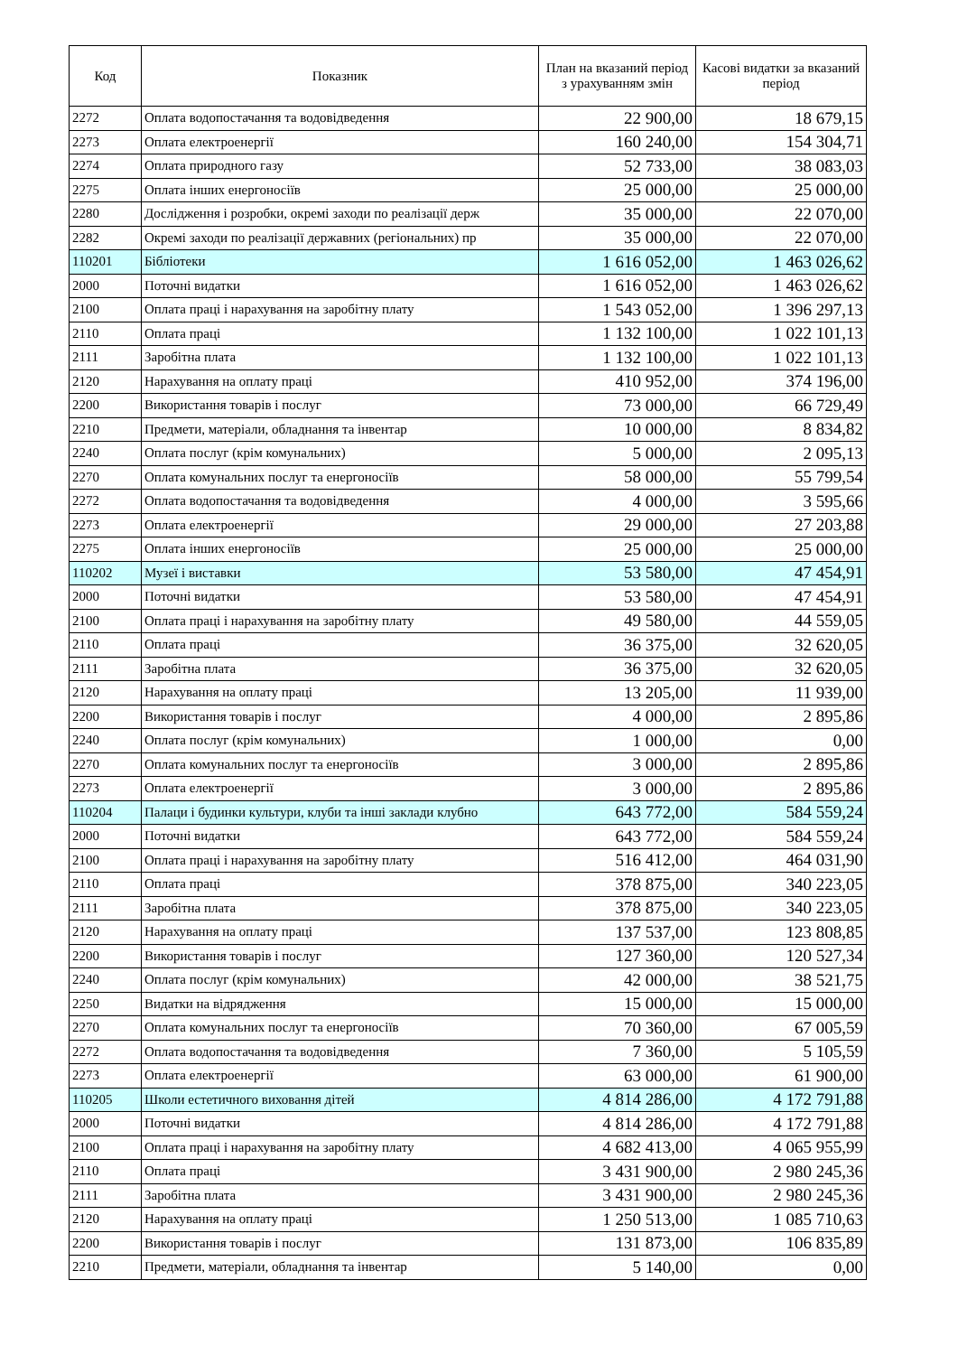| Код | Показник | План на вказаний період з урахуванням змін | Касові видатки за вказаний період |
| --- | --- | --- | --- |
| 2272 | Оплата водопостачання та водовідведення | 22 900,00 | 18 679,15 |
| 2273 | Оплата електроенергії | 160 240,00 | 154 304,71 |
| 2274 | Оплата природного газу | 52 733,00 | 38 083,03 |
| 2275 | Оплата інших енергоносіїв | 25 000,00 | 25 000,00 |
| 2280 | Дослідження і розробки, окремі заходи по реалізації держ | 35 000,00 | 22 070,00 |
| 2282 | Окремі заходи по реалізації державних (регіональних) пр | 35 000,00 | 22 070,00 |
| 110201 | Бібліотеки | 1 616 052,00 | 1 463 026,62 |
| 2000 | Поточні видатки | 1 616 052,00 | 1 463 026,62 |
| 2100 | Оплата праці і нарахування на заробітну плату | 1 543 052,00 | 1 396 297,13 |
| 2110 | Оплата праці | 1 132 100,00 | 1 022 101,13 |
| 2111 | Заробітна плата | 1 132 100,00 | 1 022 101,13 |
| 2120 | Нарахування на оплату праці | 410 952,00 | 374 196,00 |
| 2200 | Використання товарів і послуг | 73 000,00 | 66 729,49 |
| 2210 | Предмети, матеріали, обладнання та інвентар | 10 000,00 | 8 834,82 |
| 2240 | Оплата послуг (крім комунальних) | 5 000,00 | 2 095,13 |
| 2270 | Оплата комунальних послуг та енергоносіїв | 58 000,00 | 55 799,54 |
| 2272 | Оплата водопостачання та водовідведення | 4 000,00 | 3 595,66 |
| 2273 | Оплата електроенергії | 29 000,00 | 27 203,88 |
| 2275 | Оплата інших енергоносіїв | 25 000,00 | 25 000,00 |
| 110202 | Музеї і виставки | 53 580,00 | 47 454,91 |
| 2000 | Поточні видатки | 53 580,00 | 47 454,91 |
| 2100 | Оплата праці і нарахування на заробітну плату | 49 580,00 | 44 559,05 |
| 2110 | Оплата праці | 36 375,00 | 32 620,05 |
| 2111 | Заробітна плата | 36 375,00 | 32 620,05 |
| 2120 | Нарахування на оплату праці | 13 205,00 | 11 939,00 |
| 2200 | Використання товарів і послуг | 4 000,00 | 2 895,86 |
| 2240 | Оплата послуг (крім комунальних) | 1 000,00 | 0,00 |
| 2270 | Оплата комунальних послуг та енергоносіїв | 3 000,00 | 2 895,86 |
| 2273 | Оплата електроенергії | 3 000,00 | 2 895,86 |
| 110204 | Палаци і будинки культури, клуби та інші заклади клубно | 643 772,00 | 584 559,24 |
| 2000 | Поточні видатки | 643 772,00 | 584 559,24 |
| 2100 | Оплата праці і нарахування на заробітну плату | 516 412,00 | 464 031,90 |
| 2110 | Оплата праці | 378 875,00 | 340 223,05 |
| 2111 | Заробітна плата | 378 875,00 | 340 223,05 |
| 2120 | Нарахування на оплату праці | 137 537,00 | 123 808,85 |
| 2200 | Використання товарів і послуг | 127 360,00 | 120 527,34 |
| 2240 | Оплата послуг (крім комунальних) | 42 000,00 | 38 521,75 |
| 2250 | Видатки на відрядження | 15 000,00 | 15 000,00 |
| 2270 | Оплата комунальних послуг та енергоносіїв | 70 360,00 | 67 005,59 |
| 2272 | Оплата водопостачання та водовідведення | 7 360,00 | 5 105,59 |
| 2273 | Оплата електроенергії | 63 000,00 | 61 900,00 |
| 110205 | Школи естетичного виховання дітей | 4 814 286,00 | 4 172 791,88 |
| 2000 | Поточні видатки | 4 814 286,00 | 4 172 791,88 |
| 2100 | Оплата праці і нарахування на заробітну плату | 4 682 413,00 | 4 065 955,99 |
| 2110 | Оплата праці | 3 431 900,00 | 2 980 245,36 |
| 2111 | Заробітна плата | 3 431 900,00 | 2 980 245,36 |
| 2120 | Нарахування на оплату праці | 1 250 513,00 | 1 085 710,63 |
| 2200 | Використання товарів і послуг | 131 873,00 | 106 835,89 |
| 2210 | Предмети, матеріали, обладнання та інвентар | 5 140,00 | 0,00 |